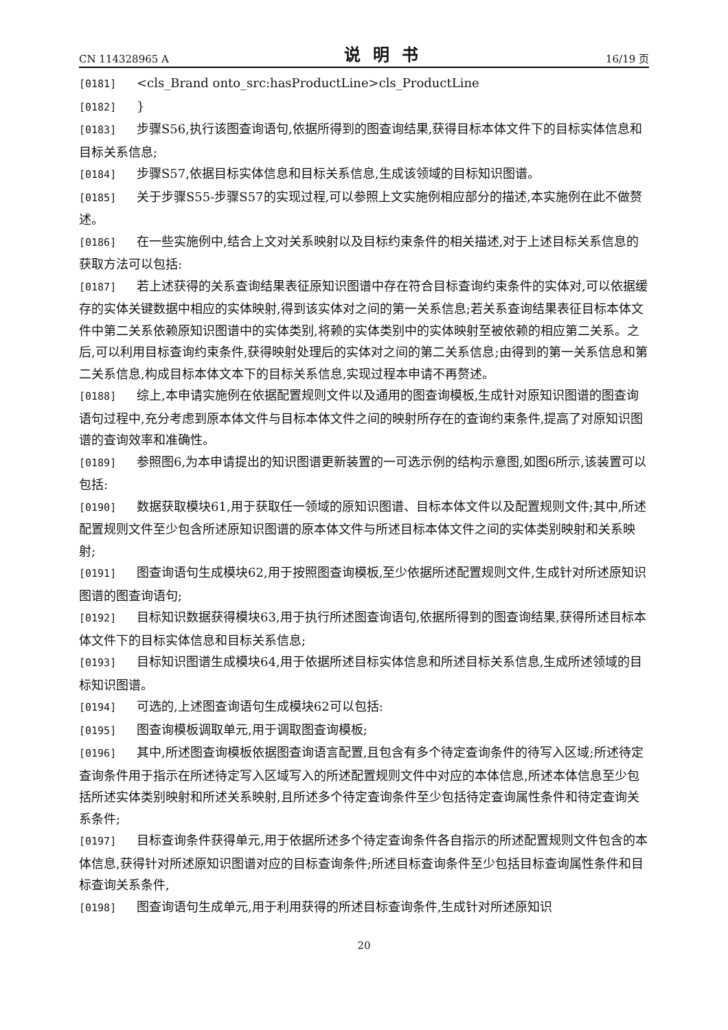CN 114328965 A 说明书 16/19 页
[0181] <cls_Brand onto_src:hasProductLine>cls_ProductLine
[0182] }
[0183] 步骤S56,执行该图查询语句,依据所得到的图查询结果,获得目标本体文件下的目标实体信息和目标关系信息;
[0184] 步骤S57,依据目标实体信息和目标关系信息,生成该领域的目标知识图谱。
[0185] 关于步骤S55-步骤S57的实现过程,可以参照上文实施例相应部分的描述,本实施例在此不做赘述。
[0186] 在一些实施例中,结合上文对关系映射以及目标约束条件的相关描述,对于上述目标关系信息的获取方法可以包括:
[0187] 若上述获得的关系查询结果表征原知识图谱中存在符合目标查询约束条件的实体对,可以依据缓存的实体关键数据中相应的实体映射,得到该实体对之间的第一关系信息;若关系查询结果表征目标本体文件中第二关系依赖原知识图谱中的实体类别,将赖的实体类别中的实体映射至被依赖的相应第二关系。之后,可以利用目标查询约束条件,获得映射处理后的实体对之间的第二关系信息;由得到的第一关系信息和第二关系信息,构成目标本体文本下的目标关系信息,实现过程本申请不再赘述。
[0188] 综上,本申请实施例在依据配置规则文件以及通用的图查询模板,生成针对原知识图谱的图查询语句过程中,充分考虑到原本体文件与目标本体文件之间的映射所存在的查询约束条件,提高了对原知识图谱的查询效率和准确性。
[0189] 参照图6,为本申请提出的知识图谱更新装置的一可选示例的结构示意图,如图6所示,该装置可以包括:
[0190] 数据获取模块61,用于获取任一领域的原知识图谱、目标本体文件以及配置规则文件;其中,所述配置规则文件至少包含所述原知识图谱的原本体文件与所述目标本体文件之间的实体类别映射和关系映射;
[0191] 图查询语句生成模块62,用于按照图查询模板,至少依据所述配置规则文件,生成针对所述原知识图谱的图查询语句;
[0192] 目标知识数据获得模块63,用于执行所述图查询语句,依据所得到的图查询结果,获得所述目标本体文件下的目标实体信息和目标关系信息;
[0193] 目标知识图谱生成模块64,用于依据所述目标实体信息和所述目标关系信息,生成所述领域的目标知识图谱。
[0194] 可选的,上述图查询语句生成模块62可以包括:
[0195] 图查询模板调取单元,用于调取图查询模板;
[0196] 其中,所述图查询模板依据图查询语言配置,且包含有多个待定查询条件的待写入区域;所述待定查询条件用于指示在所述待定写入区域写入的所述配置规则文件中对应的本体信息,所述本体信息至少包括所述实体类别映射和所述关系映射,且所述多个待定查询条件至少包括待定查询属性条件和待定查询关系条件;
[0197] 目标查询条件获得单元,用于依据所述多个待定查询条件各自指示的所述配置规则文件包含的本体信息,获得针对所述原知识图谱对应的目标查询条件;所述目标查询条件至少包括目标查询属性条件和目标查询关系条件,
[0198] 图查询语句生成单元,用于利用获得的所述目标查询条件,生成针对所述原知识
20